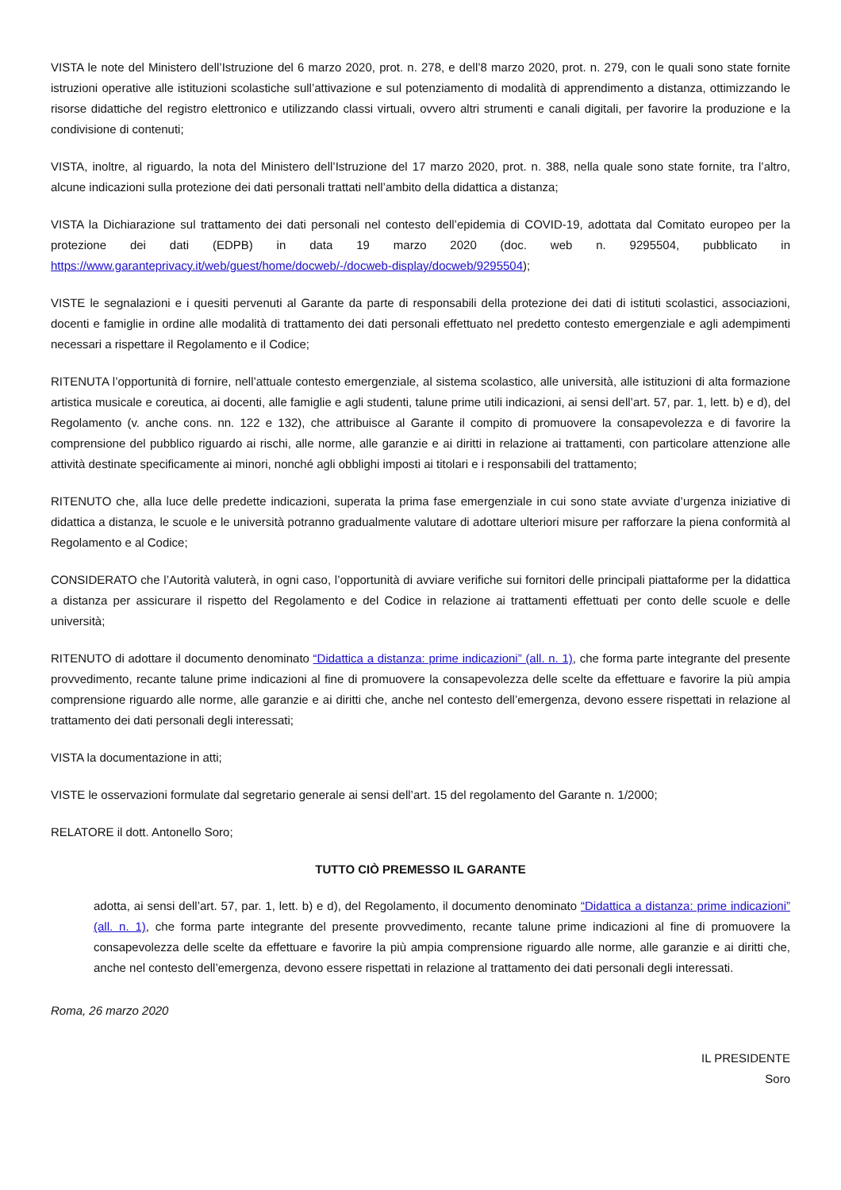VISTA le note del Ministero dell’Istruzione del 6 marzo 2020, prot. n. 278, e dell’8 marzo 2020, prot. n. 279, con le quali sono state fornite istruzioni operative alle istituzioni scolastiche sull’attivazione e sul potenziamento di modalità di apprendimento a distanza, ottimizzando le risorse didattiche del registro elettronico e utilizzando classi virtuali, ovvero altri strumenti e canali digitali, per favorire la produzione e la condivisione di contenuti;
VISTA, inoltre, al riguardo, la nota del Ministero dell’Istruzione del 17 marzo 2020, prot. n. 388, nella quale sono state fornite, tra l’altro, alcune indicazioni sulla protezione dei dati personali trattati nell’ambito della didattica a distanza;
VISTA la Dichiarazione sul trattamento dei dati personali nel contesto dell’epidemia di COVID-19, adottata dal Comitato europeo per la protezione dei dati (EDPB) in data 19 marzo 2020 (doc. web n. 9295504, pubblicato in https://www.garanteprivacy.it/web/guest/home/docweb/-/docweb-display/docweb/9295504);
VISTE le segnalazioni e i quesiti pervenuti al Garante da parte di responsabili della protezione dei dati di istituti scolastici, associazioni, docenti e famiglie in ordine alle modalità di trattamento dei dati personali effettuato nel predetto contesto emergenziale e agli adempimenti necessari a rispettare il Regolamento e il Codice;
RITENUTA l’opportunità di fornire, nell’attuale contesto emergenziale, al sistema scolastico, alle università, alle istituzioni di alta formazione artistica musicale e coreutica, ai docenti, alle famiglie e agli studenti, talune prime utili indicazioni, ai sensi dell’art. 57, par. 1, lett. b) e d), del Regolamento (v. anche cons. nn. 122 e 132), che attribuisce al Garante il compito di promuovere la consapevolezza e di favorire la comprensione del pubblico riguardo ai rischi, alle norme, alle garanzie e ai diritti in relazione ai trattamenti, con particolare attenzione alle attività destinate specificamente ai minori, nonché agli obblighi imposti ai titolari e i responsabili del trattamento;
RITENUTO che, alla luce delle predette indicazioni, superata la prima fase emergenziale in cui sono state avviate d’urgenza iniziative di didattica a distanza, le scuole e le università potranno gradualmente valutare di adottare ulteriori misure per rafforzare la piena conformità al Regolamento e al Codice;
CONSIDERATO che l’Autorità valuterà, in ogni caso, l’opportunità di avviare verifiche sui fornitori delle principali piattaforme per la didattica a distanza per assicurare il rispetto del Regolamento e del Codice in relazione ai trattamenti effettuati per conto delle scuole e delle università;
RITENUTO di adottare il documento denominato “Didattica a distanza: prime indicazioni” (all. n. 1), che forma parte integrante del presente provvedimento, recante talune prime indicazioni al fine di promuovere la consapevolezza delle scelte da effettuare e favorire la più ampia comprensione riguardo alle norme, alle garanzie e ai diritti che, anche nel contesto dell’emergenza, devono essere rispettati in relazione al trattamento dei dati personali degli interessati;
VISTA la documentazione in atti;
VISTE le osservazioni formulate dal segretario generale ai sensi dell’art. 15 del regolamento del Garante n. 1/2000;
RELATORE il dott. Antonello Soro;
TUTTO CIÒ PREMESSO IL GARANTE
adotta, ai sensi dell’art. 57, par. 1, lett. b) e d), del Regolamento, il documento denominato “Didattica a distanza: prime indicazioni” (all. n. 1), che forma parte integrante del presente provvedimento, recante talune prime indicazioni al fine di promuovere la consapevolezza delle scelte da effettuare e favorire la più ampia comprensione riguardo alle norme, alle garanzie e ai diritti che, anche nel contesto dell’emergenza, devono essere rispettati in relazione al trattamento dei dati personali degli interessati.
Roma, 26 marzo 2020
IL PRESIDENTE
Soro